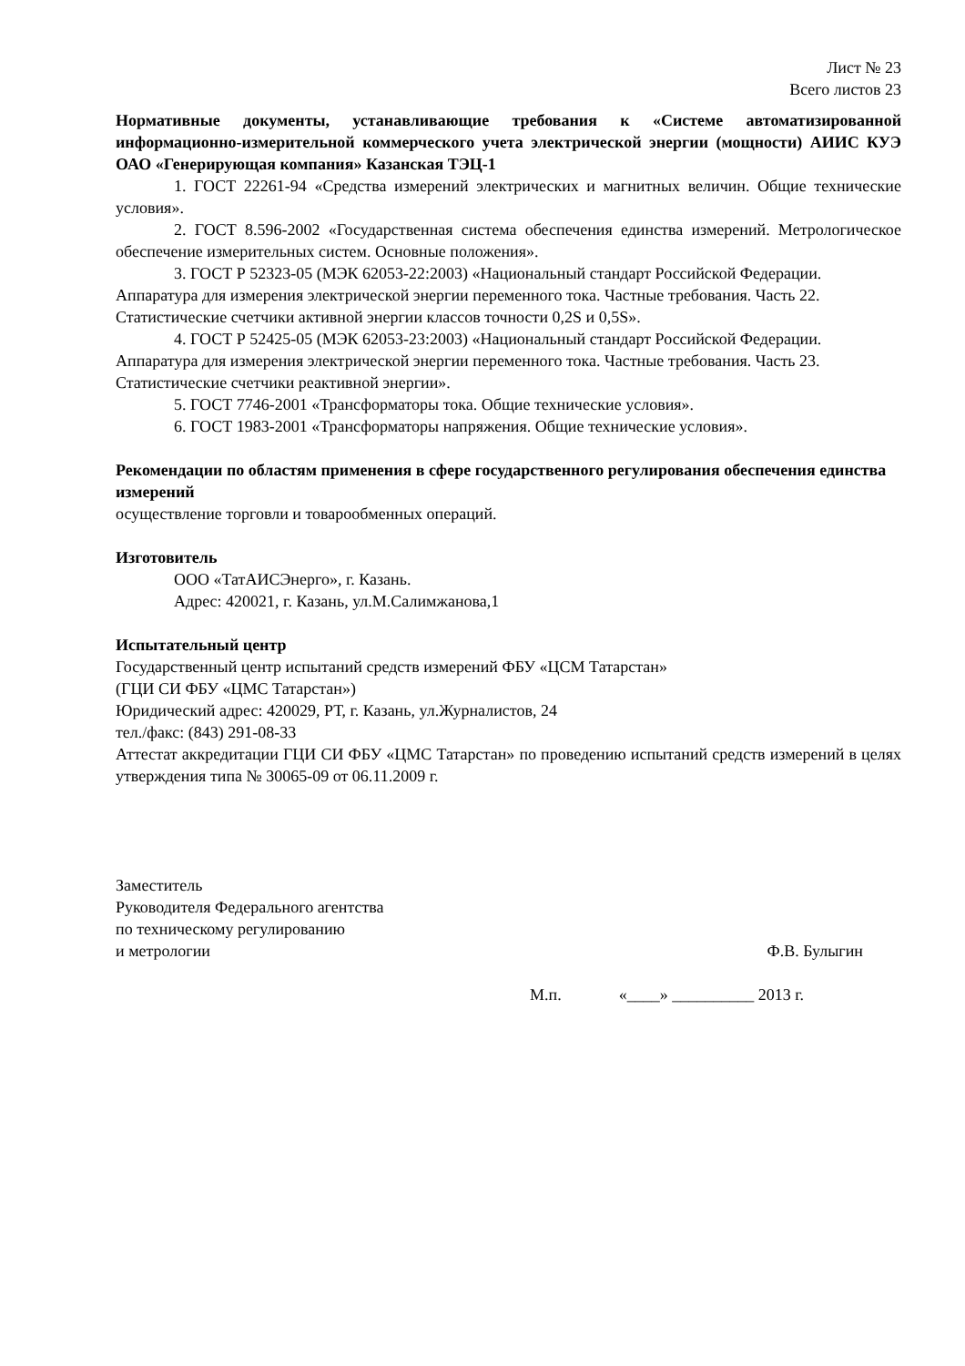Лист № 23
Всего листов 23
Нормативные документы, устанавливающие требования к «Системе автоматизированной информационно-измерительной коммерческого учета электрической энергии (мощности) АИИС КУЭ ОАО «Генерирующая компания» Казанская ТЭЦ-1
1. ГОСТ 22261-94 «Средства измерений электрических и магнитных величин. Общие технические условия».
2. ГОСТ 8.596-2002 «Государственная система обеспечения единства измерений. Метрологическое обеспечение измерительных систем. Основные положения».
3. ГОСТ Р 52323-05 (МЭК 62053-22:2003) «Национальный стандарт Российской Федерации. Аппаратура для измерения электрической энергии переменного тока. Частные требования. Часть 22. Статистические счетчики активной энергии классов точности 0,2S и 0,5S».
4. ГОСТ Р 52425-05 (МЭК 62053-23:2003) «Национальный стандарт Российской Федерации. Аппаратура для измерения электрической энергии переменного тока. Частные требования. Часть 23. Статистические счетчики реактивной энергии».
5. ГОСТ 7746-2001 «Трансформаторы тока. Общие технические условия».
6. ГОСТ 1983-2001 «Трансформаторы напряжения. Общие технические условия».
Рекомендации по областям применения в сфере государственного регулирования обеспечения единства измерений
осуществление торговли и товарообменных операций.
Изготовитель
ООО «ТатАИСЭнерго», г. Казань.
Адрес: 420021, г. Казань, ул.М.Салимжанова,1
Испытательный центр
Государственный центр испытаний средств измерений ФБУ «ЦСМ Татарстан»
(ГЦИ СИ ФБУ «ЦМС Татарстан»)
Юридический адрес: 420029, РТ, г. Казань, ул.Журналистов, 24
тел./факс: (843) 291-08-33
Аттестат аккредитации ГЦИ СИ ФБУ «ЦМС Татарстан» по проведению испытаний средств измерений в целях утверждения типа № 30065-09 от 06.11.2009 г.
Заместитель
Руководителя Федерального агентства
по техническому регулированию
и метрологии Ф.В. Булыгин
М.п. «____» __________ 2013 г.